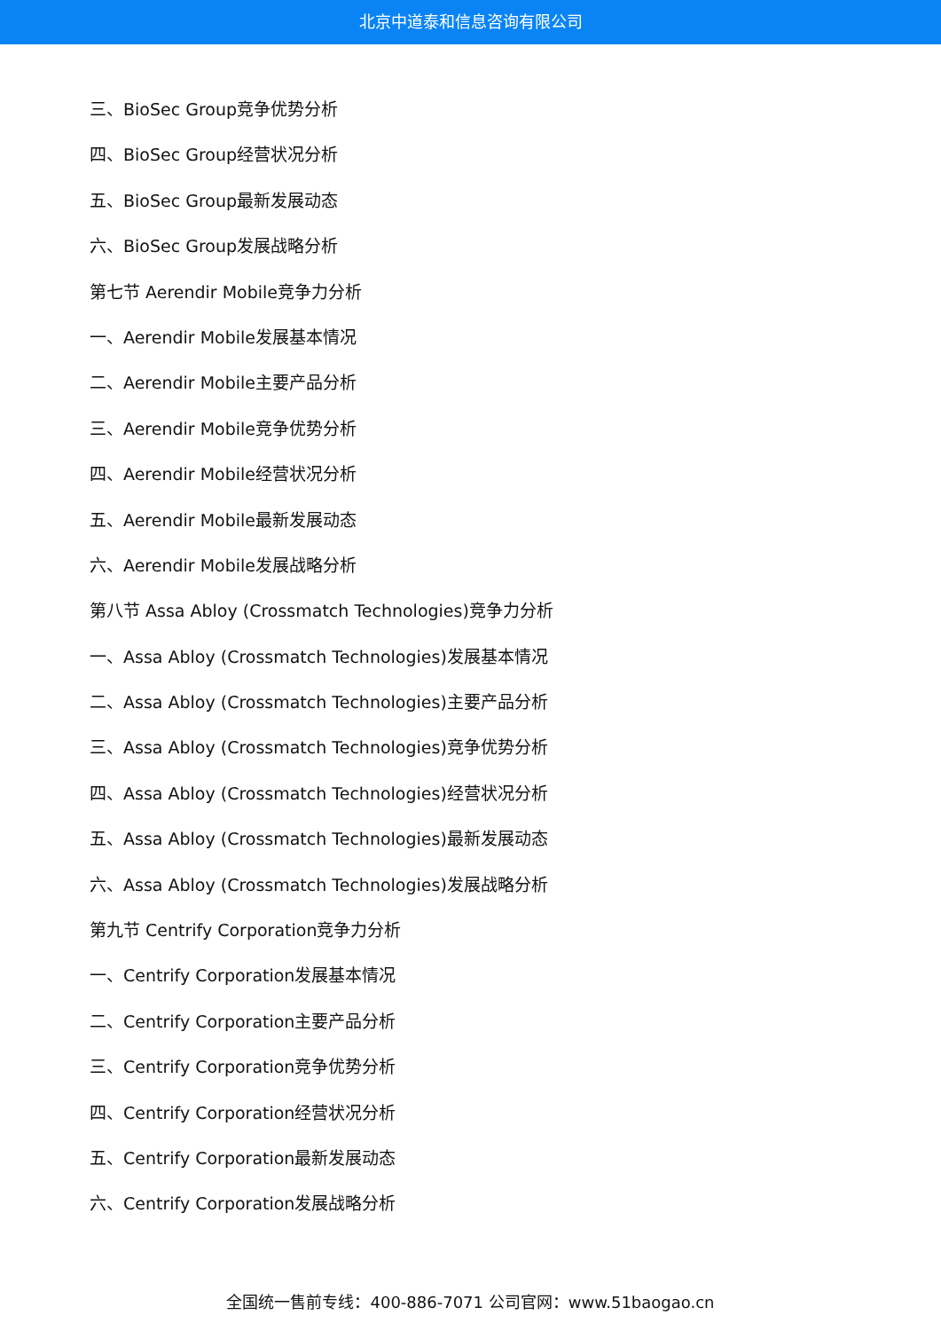北京中道泰和信息咨询有限公司
三、BioSec Group竞争优势分析
四、BioSec Group经营状况分析
五、BioSec Group最新发展动态
六、BioSec Group发展战略分析
第七节 Aerendir Mobile竞争力分析
一、Aerendir Mobile发展基本情况
二、Aerendir Mobile主要产品分析
三、Aerendir Mobile竞争优势分析
四、Aerendir Mobile经营状况分析
五、Aerendir Mobile最新发展动态
六、Aerendir Mobile发展战略分析
第八节 Assa Abloy (Crossmatch Technologies)竞争力分析
一、Assa Abloy (Crossmatch Technologies)发展基本情况
二、Assa Abloy (Crossmatch Technologies)主要产品分析
三、Assa Abloy (Crossmatch Technologies)竞争优势分析
四、Assa Abloy (Crossmatch Technologies)经营状况分析
五、Assa Abloy (Crossmatch Technologies)最新发展动态
六、Assa Abloy (Crossmatch Technologies)发展战略分析
第九节 Centrify Corporation竞争力分析
一、Centrify Corporation发展基本情况
二、Centrify Corporation主要产品分析
三、Centrify Corporation竞争优势分析
四、Centrify Corporation经营状况分析
五、Centrify Corporation最新发展动态
六、Centrify Corporation发展战略分析
全国统一售前专线：400-886-7071 公司官网：www.51baogao.cn